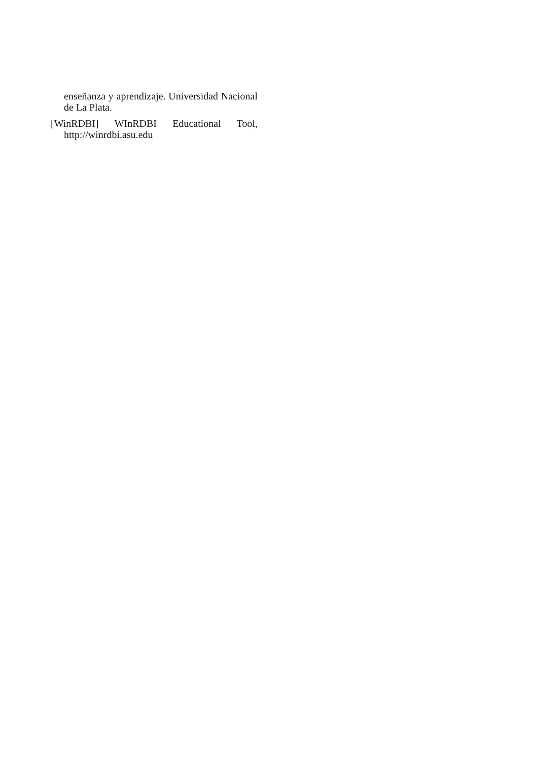enseñanza y aprendizaje. Universidad Nacional de La Plata.
[WinRDBI] WInRDBI Educational Tool, http://winrdbi.asu.edu